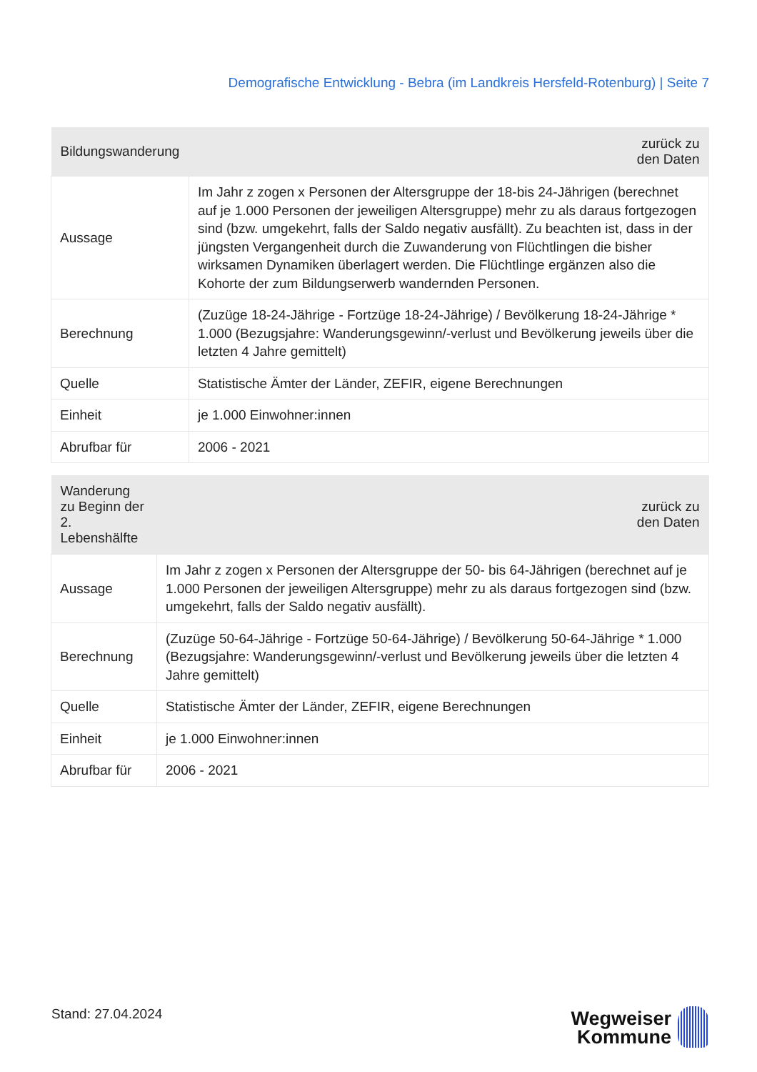Demografische Entwicklung - Bebra (im Landkreis Hersfeld-Rotenburg) | Seite 7
| Bildungswanderung | zurück zu den Daten |
| --- | --- |
| Aussage | Im Jahr z zogen x Personen der Altersgruppe der 18-bis 24-Jährigen (berechnet auf je 1.000 Personen der jeweiligen Altersgruppe) mehr zu als daraus fortgezogen sind (bzw. umgekehrt, falls der Saldo negativ ausfällt). Zu beachten ist, dass in der jüngsten Vergangenheit durch die Zuwanderung von Flüchtlingen die bisher wirksamen Dynamiken überlagert werden. Die Flüchtlinge ergänzen also die Kohorte der zum Bildungserwerb wandernden Personen. |
| Berechnung | (Zuzüge 18-24-Jährige - Fortzüge 18-24-Jährige) / Bevölkerung 18-24-Jährige * 1.000 (Bezugsjahre: Wanderungsgewinn/-verlust und Bevölkerung jeweils über die letzten 4 Jahre gemittelt) |
| Quelle | Statistische Ämter der Länder, ZEFIR, eigene Berechnungen |
| Einheit | je 1.000 Einwohner:innen |
| Abrufbar für | 2006 - 2021 |
| Wanderung zu Beginn der 2. Lebenshälfte | zurück zu den Daten |
| --- | --- |
| Aussage | Im Jahr z zogen x Personen der Altersgruppe der 50- bis 64-Jährigen (berechnet auf je 1.000 Personen der jeweiligen Altersgruppe) mehr zu als daraus fortgezogen sind (bzw. umgekehrt, falls der Saldo negativ ausfällt). |
| Berechnung | (Zuzüge 50-64-Jährige - Fortzüge 50-64-Jährige) / Bevölkerung 50-64-Jährige * 1.000 (Bezugsjahre: Wanderungsgewinn/-verlust und Bevölkerung jeweils über die letzten 4 Jahre gemittelt) |
| Quelle | Statistische Ämter der Länder, ZEFIR, eigene Berechnungen |
| Einheit | je 1.000 Einwohner:innen |
| Abrufbar für | 2006 - 2021 |
Stand: 27.04.2024
Wegweiser
Kommune